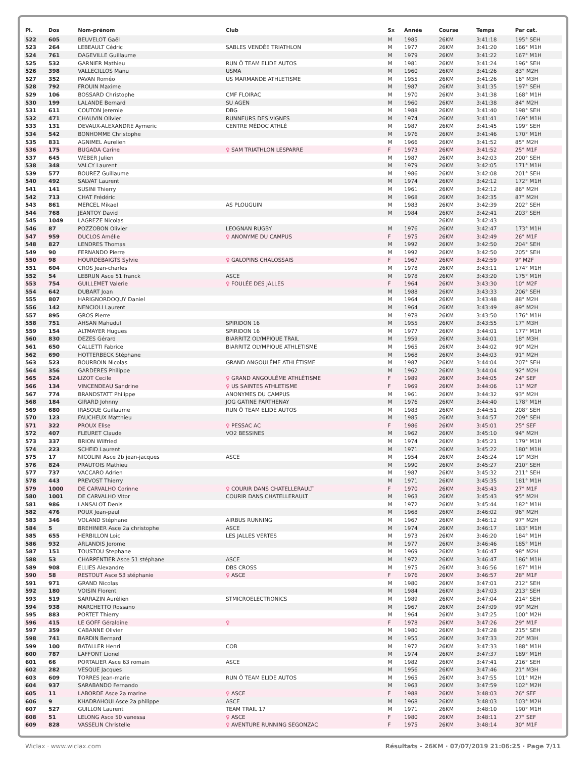| Pl. | Dos | Nom-prénom | Club | Sx | Année | Course | Temps | Par cat. |
| --- | --- | --- | --- | --- | --- | --- | --- | --- |
| 522 | 605 | BEUVELOT Gaël | | M | 1985 | 26KM | 3:41:18 | 195° SEH |
| 523 | 264 | LEBEAULT Cédric | SABLES VENDÉE TRIATHLON | M | 1977 | 26KM | 3:41:20 | 166° M1H |
| 524 | 761 | DAGEVILLE Guillaume | | M | 1979 | 26KM | 3:41:22 | 167° M1H |
| 525 | 532 | GARNIER Mathieu | RUN Ô TEAM ELIDE AUTOS | M | 1981 | 26KM | 3:41:24 | 196° SEH |
| 526 | 398 | VALLECILLOS Manu | USMA | M | 1960 | 26KM | 3:41:26 | 83° M2H |
| 527 | 352 | PAVAN Roméo | US MARMANDE ATHLETISME | M | 1955 | 26KM | 3:41:26 | 16° M3H |
| 528 | 792 | FROUIN Maxime | | M | 1987 | 26KM | 3:41:35 | 197° SEH |
| 529 | 106 | BOSSARD Christophe | CMF FLOIRAC | M | 1970 | 26KM | 3:41:38 | 168° M1H |
| 530 | 199 | LALANDE Bernard | SU AGEN | M | 1960 | 26KM | 3:41:38 | 84° M2H |
| 531 | 611 | COUTON Jeremie | DBG | M | 1988 | 26KM | 3:41:40 | 198° SEH |
| 532 | 471 | CHAUVIN Olivier | RUNNEURS DES VIGNES | M | 1974 | 26KM | 3:41:41 | 169° M1H |
| 533 | 131 | DEVAUX-ALEXANDRE Aymeric | CENTRE MÉDOC ATHLÉ | M | 1987 | 26KM | 3:41:45 | 199° SEH |
| 534 | 542 | BONHOMME Christophe | | M | 1976 | 26KM | 3:41:46 | 170° M1H |
| 535 | 831 | AGNIMEL Aurelien | | M | 1966 | 26KM | 3:41:52 | 85° M2H |
| 536 | 175 | BUGADA Carine | ♀ SAM TRIATHLON LESPARRE | F | 1973 | 26KM | 3:41:52 | 25° M1F |
| 537 | 645 | WEBER Julien | | M | 1987 | 26KM | 3:42:03 | 200° SEH |
| 538 | 348 | VALCY Laurent | | M | 1979 | 26KM | 3:42:05 | 171° M1H |
| 539 | 577 | BOUREZ Guillaume | | M | 1986 | 26KM | 3:42:08 | 201° SEH |
| 540 | 492 | SALVAT Laurent | | M | 1974 | 26KM | 3:42:12 | 172° M1H |
| 541 | 141 | SUSINI Thierry | | M | 1961 | 26KM | 3:42:12 | 86° M2H |
| 542 | 713 | CHAT Frédéric | | M | 1968 | 26KM | 3:42:35 | 87° M2H |
| 543 | 861 | MERCEL Mikael | AS PLOUGUIN | M | 1983 | 26KM | 3:42:39 | 202° SEH |
| 544 | 768 | JEANTOY David | | M | 1984 | 26KM | 3:42:41 | 203° SEH |
| 545 | 1049 | LAGREZE Nicolas | | | | 26KM | 3:42:43 | |
| 546 | 87 | POZZOBON Olivier | LEOGNAN RUGBY | M | 1976 | 26KM | 3:42:47 | 173° M1H |
| 547 | 959 | DUCLOS Amélie | ♀ ANONYME DU CAMPUS | F | 1975 | 26KM | 3:42:49 | 26° M1F |
| 548 | 827 | LENDRES Thomas | | M | 1992 | 26KM | 3:42:50 | 204° SEH |
| 549 | 90 | FERNANDO Pierre | | M | 1992 | 26KM | 3:42:50 | 205° SEH |
| 550 | 98 | HOURDEBAIGTS Sylvie | ♀ GALOPINS CHALOSSAIS | F | 1967 | 26KM | 3:42:59 | 9° M2F |
| 551 | 604 | CROS Jean-charles | | M | 1978 | 26KM | 3:43:11 | 174° M1H |
| 552 | 54 | LEBRUN Asce 51 franck | ASCE | M | 1978 | 26KM | 3:43:20 | 175° M1H |
| 553 | 754 | GUILLEMET Valerie | ♀ FOULÉE DES JALLES | F | 1964 | 26KM | 3:43:30 | 10° M2F |
| 554 | 642 | DUBART Joan | | M | 1988 | 26KM | 3:43:33 | 206° SEH |
| 555 | 807 | HARIGNORDOQUY Daniel | | M | 1964 | 26KM | 3:43:48 | 88° M2H |
| 556 | 142 | NENCIOLI Laurent | | M | 1964 | 26KM | 3:43:49 | 89° M2H |
| 557 | 895 | GROS Pierre | | M | 1978 | 26KM | 3:43:50 | 176° M1H |
| 558 | 751 | AHSAN Mahudul | SPIRIDON 16 | M | 1955 | 26KM | 3:43:55 | 17° M3H |
| 559 | 154 | ALTMAYER Hugues | SPIRIDON 16 | M | 1977 | 26KM | 3:44:01 | 177° M1H |
| 560 | 830 | DEZES Gérard | BIARRITZ OLYMPIQUE TRAIL | M | 1959 | 26KM | 3:44:01 | 18° M3H |
| 561 | 650 | CALLETTI Fabrice | BIARRITZ OLYMPIQUE ATHLETISME | M | 1965 | 26KM | 3:44:02 | 90° M2H |
| 562 | 690 | HOTTERBECK Stéphane | | M | 1968 | 26KM | 3:44:03 | 91° M2H |
| 563 | 523 | BOURBOIN Nicolas | GRAND ANGOULÊME ATHLÉTISME | M | 1987 | 26KM | 3:44:04 | 207° SEH |
| 564 | 356 | GARDERES Philippe | | M | 1962 | 26KM | 3:44:04 | 92° M2H |
| 565 | 524 | LIZOT Cecile | ♀ GRAND ANGOULÊME ATHLÉTISME | F | 1989 | 26KM | 3:44:05 | 24° SEF |
| 566 | 134 | VINCENDEAU Sandrine | ♀ US SAINTES ATHLETISME | F | 1969 | 26KM | 3:44:06 | 11° M2F |
| 567 | 774 | BRANDSTATT Philippe | ANONYMES DU CAMPUS | M | 1961 | 26KM | 3:44:32 | 93° M2H |
| 568 | 184 | GIRARD Johnny | JOG GATINE PARTHENAY | M | 1976 | 26KM | 3:44:40 | 178° M1H |
| 569 | 680 | IRASQUE Guillaume | RUN Ô TEAM ELIDE AUTOS | M | 1983 | 26KM | 3:44:51 | 208° SEH |
| 570 | 123 | FAUCHEUX Matthieu | | M | 1985 | 26KM | 3:44:57 | 209° SEH |
| 571 | 322 | PROUX Elise | ♀ PESSAC AC | F | 1986 | 26KM | 3:45:01 | 25° SEF |
| 572 | 407 | FLEURET Claude | VO2 BESSINES | M | 1962 | 26KM | 3:45:10 | 94° M2H |
| 573 | 337 | BRION Wilfried | | M | 1974 | 26KM | 3:45:21 | 179° M1H |
| 574 | 223 | SCHEID Laurent | | M | 1971 | 26KM | 3:45:22 | 180° M1H |
| 575 | 17 | NICOLINI Asce 2b jean-jacques | ASCE | M | 1954 | 26KM | 3:45:24 | 19° M3H |
| 576 | 824 | PRAUTOIS Mathieu | | M | 1990 | 26KM | 3:45:27 | 210° SEH |
| 577 | 737 | VACCARO Adrien | | M | 1987 | 26KM | 3:45:32 | 211° SEH |
| 578 | 443 | PREVOST Thierry | | M | 1971 | 26KM | 3:45:35 | 181° M1H |
| 579 | 1000 | DE CARVALHO Corinne | ♀ COURIR DANS CHATELLERAULT | F | 1970 | 26KM | 3:45:43 | 27° M1F |
| 580 | 1001 | DE CARVALHO Vitor | COURIR DANS CHATELLERAULT | M | 1963 | 26KM | 3:45:43 | 95° M2H |
| 581 | 986 | LANSALOT Denis | | M | 1972 | 26KM | 3:45:44 | 182° M1H |
| 582 | 476 | POUX Jean-paul | | M | 1968 | 26KM | 3:46:02 | 96° M2H |
| 583 | 346 | VOLAND Stéphane | AIRBUS RUNNING | M | 1967 | 26KM | 3:46:12 | 97° M2H |
| 584 | 5 | BREHINIER Asce 2a christophe | ASCE | M | 1974 | 26KM | 3:46:17 | 183° M1H |
| 585 | 655 | HERBILLON Loic | LES JALLES VERTES | M | 1973 | 26KM | 3:46:20 | 184° M1H |
| 586 | 932 | ARLANDIS Jerome | | M | 1977 | 26KM | 3:46:46 | 185° M1H |
| 587 | 151 | TOUSTOU Stephane | | M | 1969 | 26KM | 3:46:47 | 98° M2H |
| 588 | 53 | CHARPENTIER Asce 51 stéphane | ASCE | M | 1972 | 26KM | 3:46:47 | 186° M1H |
| 589 | 908 | ELLIES Alexandre | DBS CROSS | M | 1975 | 26KM | 3:46:56 | 187° M1H |
| 590 | 58 | RESTOUT Asce 53 stéphanie | ♀ ASCE | F | 1976 | 26KM | 3:46:57 | 28° M1F |
| 591 | 971 | GRAND Nicolas | | M | 1980 | 26KM | 3:47:01 | 212° SEH |
| 592 | 180 | VOISIN Florent | | M | 1984 | 26KM | 3:47:03 | 213° SEH |
| 593 | 519 | SARRAZIN Aurélien | STMICROELECTRONICS | M | 1989 | 26KM | 3:47:04 | 214° SEH |
| 594 | 938 | MARCHETTO Rossano | | M | 1967 | 26KM | 3:47:09 | 99° M2H |
| 595 | 883 | PORTET Thierry | | M | 1964 | 26KM | 3:47:25 | 100° M2H |
| 596 | 415 | LE GOFF Géraldine | ♀ | F | 1978 | 26KM | 3:47:26 | 29° M1F |
| 597 | 359 | CABANNE Olivier | | M | 1980 | 26KM | 3:47:28 | 215° SEH |
| 598 | 741 | BARDIN Bernard | | M | 1955 | 26KM | 3:47:33 | 20° M3H |
| 599 | 100 | BATALLER Henri | COB | M | 1972 | 26KM | 3:47:33 | 188° M1H |
| 600 | 787 | LAFFONT Lionel | | M | 1974 | 26KM | 3:47:37 | 189° M1H |
| 601 | 66 | PORTALIER Asce 63 romain | ASCE | M | 1982 | 26KM | 3:47:41 | 216° SEH |
| 602 | 282 | VESQUE Jacques | | M | 1956 | 26KM | 3:47:46 | 21° M3H |
| 603 | 609 | TORRES Jean-marie | RUN Ô TEAM ELIDE AUTOS | M | 1965 | 26KM | 3:47:55 | 101° M2H |
| 604 | 937 | SARABANDO Fernando | | M | 1963 | 26KM | 3:47:59 | 102° M2H |
| 605 | 11 | LABORDE Asce 2a marine | ♀ ASCE | F | 1988 | 26KM | 3:48:03 | 26° SEF |
| 606 | 9 | KHADRAHOUI Asce 2a philippe | ASCE | M | 1968 | 26KM | 3:48:03 | 103° M2H |
| 607 | 527 | GUILLON Laurent | TEAM TRAIL 17 | M | 1971 | 26KM | 3:48:10 | 190° M1H |
| 608 | 51 | LELONG Asce 50 vanessa | ♀ ASCE | F | 1980 | 26KM | 3:48:11 | 27° SEF |
| 609 | 828 | VASSELIN Christelle | ♀ AVENTURE RUNNING SEGONZAC | F | 1975 | 26KM | 3:48:14 | 30° M1F |
Wiclax · www.wiclax.com Résultats - 26KM · 07/07/2019 21:06:25 · Page 7/11